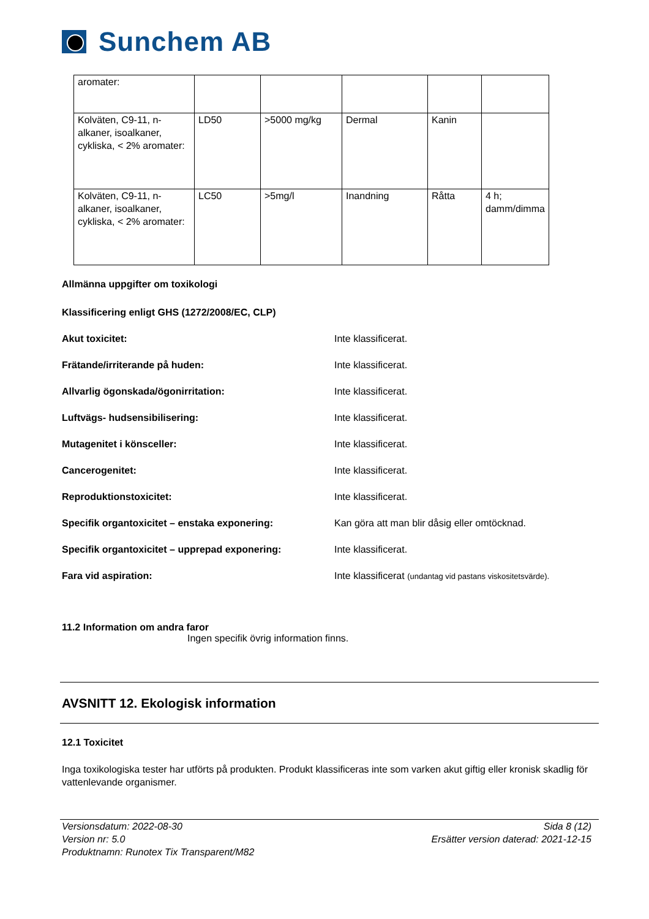Sunchem AB
| aromater: | | | | | |
| Kolväten, C9-11, n-alkaner, isoalkaner, cykliska, < 2% aromater: | LD50 | >5000 mg/kg | Dermal | Kanin | |
| Kolväten, C9-11, n-alkaner, isoalkaner, cykliska, < 2% aromater: | LC50 | >5mg/l | Inandning | Råtta | 4 h; damm/dimma |
Allmänna uppgifter om toxikologi
Klassificering enligt GHS (1272/2008/EC, CLP)
Akut toxicitet: Inte klassificerat.
Frätande/irriterande på huden: Inte klassificerat.
Allvarlig ögonskada/ögonirritation: Inte klassificerat.
Luftvägs- hudsensibilisering: Inte klassificerat.
Mutagenitet i könsceller: Inte klassificerat.
Cancerogenitet: Inte klassificerat.
Reproduktionstoxicitet: Inte klassificerat.
Specifik organtoxicitet – enstaka exponering: Kan göra att man blir dåsig eller omtöcknad.
Specifik organtoxicitet – upprepad exponering: Inte klassificerat.
Fara vid aspiration: Inte klassificerat (undantag vid pastans viskositetsvärde).
11.2 Information om andra faror
Ingen specifik övrig information finns.
AVSNITT 12. Ekologisk information
12.1 Toxicitet
Inga toxikologiska tester har utförts på produkten. Produkt klassificeras inte som varken akut giftig eller kronisk skadlig för vattenlevande organismer.
Versionsdatum: 2022-08-30
Version nr: 5.0
Produktnamn: Runotex Tix Transparent/M82
Sida 8 (12)
Ersätter version daterad: 2021-12-15